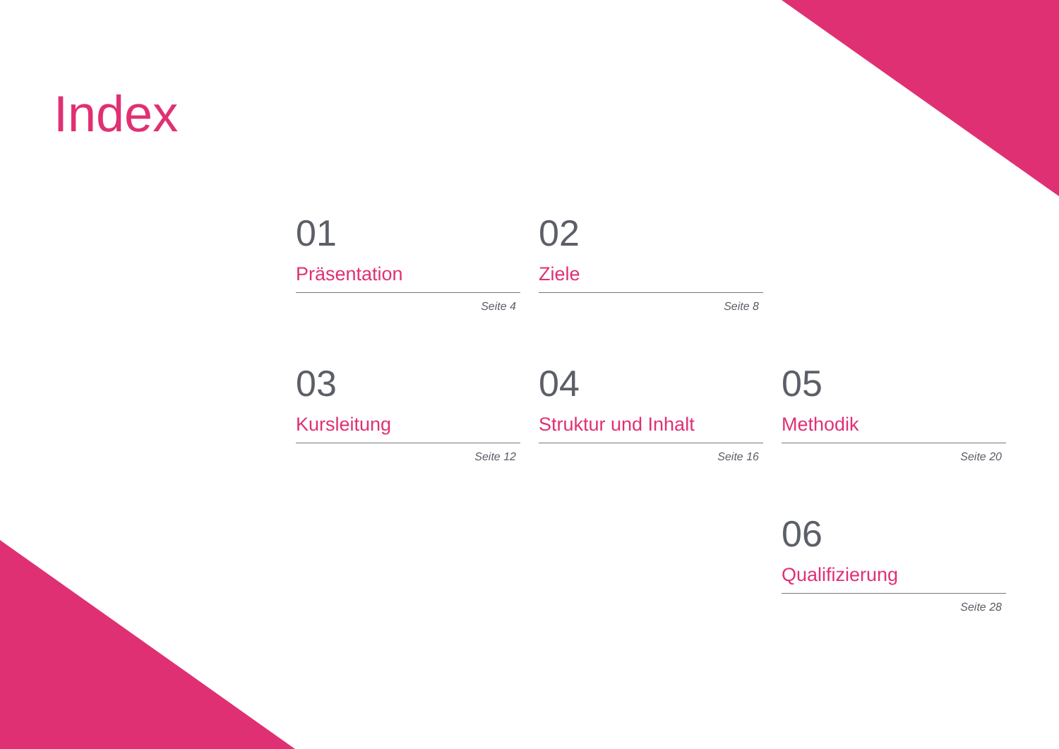Index
01
Präsentation
Seite 4
02
Ziele
Seite 8
03
Kursleitung
Seite 12
04
Struktur und Inhalt
Seite 16
05
Methodik
Seite 20
06
Qualifizierung
Seite 28